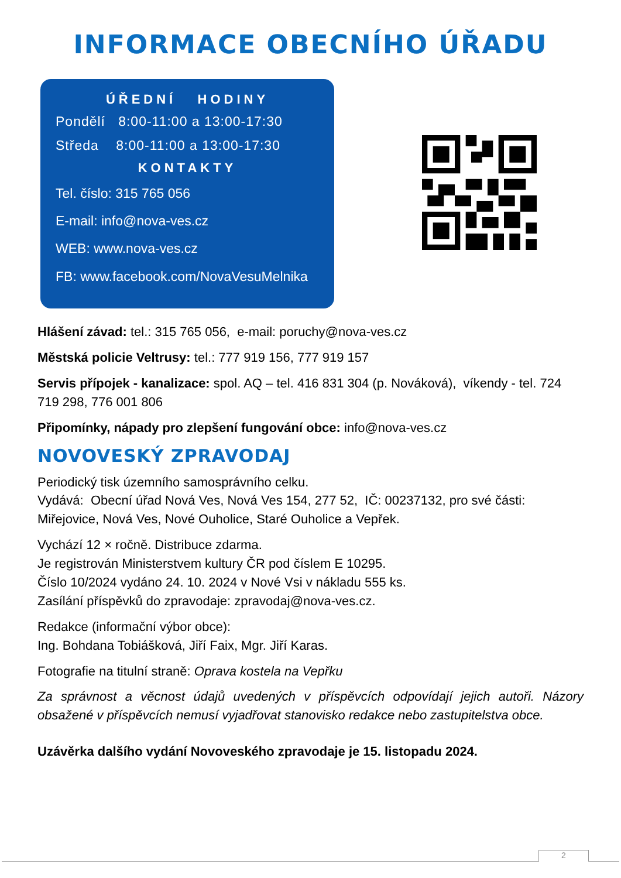INFORMACE OBECNÍHO ÚŘADU
ÚŘEDNÍ HODINY
Pondělí 8:00-11:00 a 13:00-17:30
Středa 8:00-11:00 a 13:00-17:30
KONTAKTY
Tel. číslo: 315 765 056
E-mail: info@nova-ves.cz
WEB: www.nova-ves.cz
FB: www.facebook.com/NovaVesuMelnika
Hlášení závad: tel.: 315 765 056, e-mail: poruchy@nova-ves.cz
Městská policie Veltrusy: tel.: 777 919 156, 777 919 157
Servis přípojek - kanalizace: spol. AQ – tel. 416 831 304 (p. Nováková), víkendy - tel. 724 719 298, 776 001 806
Připomínky, nápady pro zlepšení fungování obce: info@nova-ves.cz
NOVOVESKÝ ZPRAVODAJ
Periodický tisk územního samosprávního celku.
Vydává: Obecní úřad Nová Ves, Nová Ves 154, 277 52, IČ: 00237132, pro své části: Miřejovice, Nová Ves, Nové Ouholice, Staré Ouholice a Vepřek.
Vychází 12 × ročně. Distribuce zdarma.
Je registrován Ministerstvem kultury ČR pod číslem E 10295.
Číslo 10/2024 vydáno 24. 10. 2024 v Nové Vsi v nákladu 555 ks.
Zasílání příspěvků do zpravodaje: zpravodaj@nova-ves.cz.
Redakce (informační výbor obce):
Ing. Bohdana Tobiášková, Jiří Faix, Mgr. Jiří Karas.
Fotografie na titulní straně: Oprava kostela na Vepřku
Za správnost a věcnost údajů uvedených v příspěvcích odpovídají jejich autoři. Názory obsažené v příspěvcích nemusí vyjadřovat stanovisko redakce nebo zastupitelstva obce.
Uzávěrka dalšího vydání Novoveského zpravodaje je 15. listopadu 2024.
2